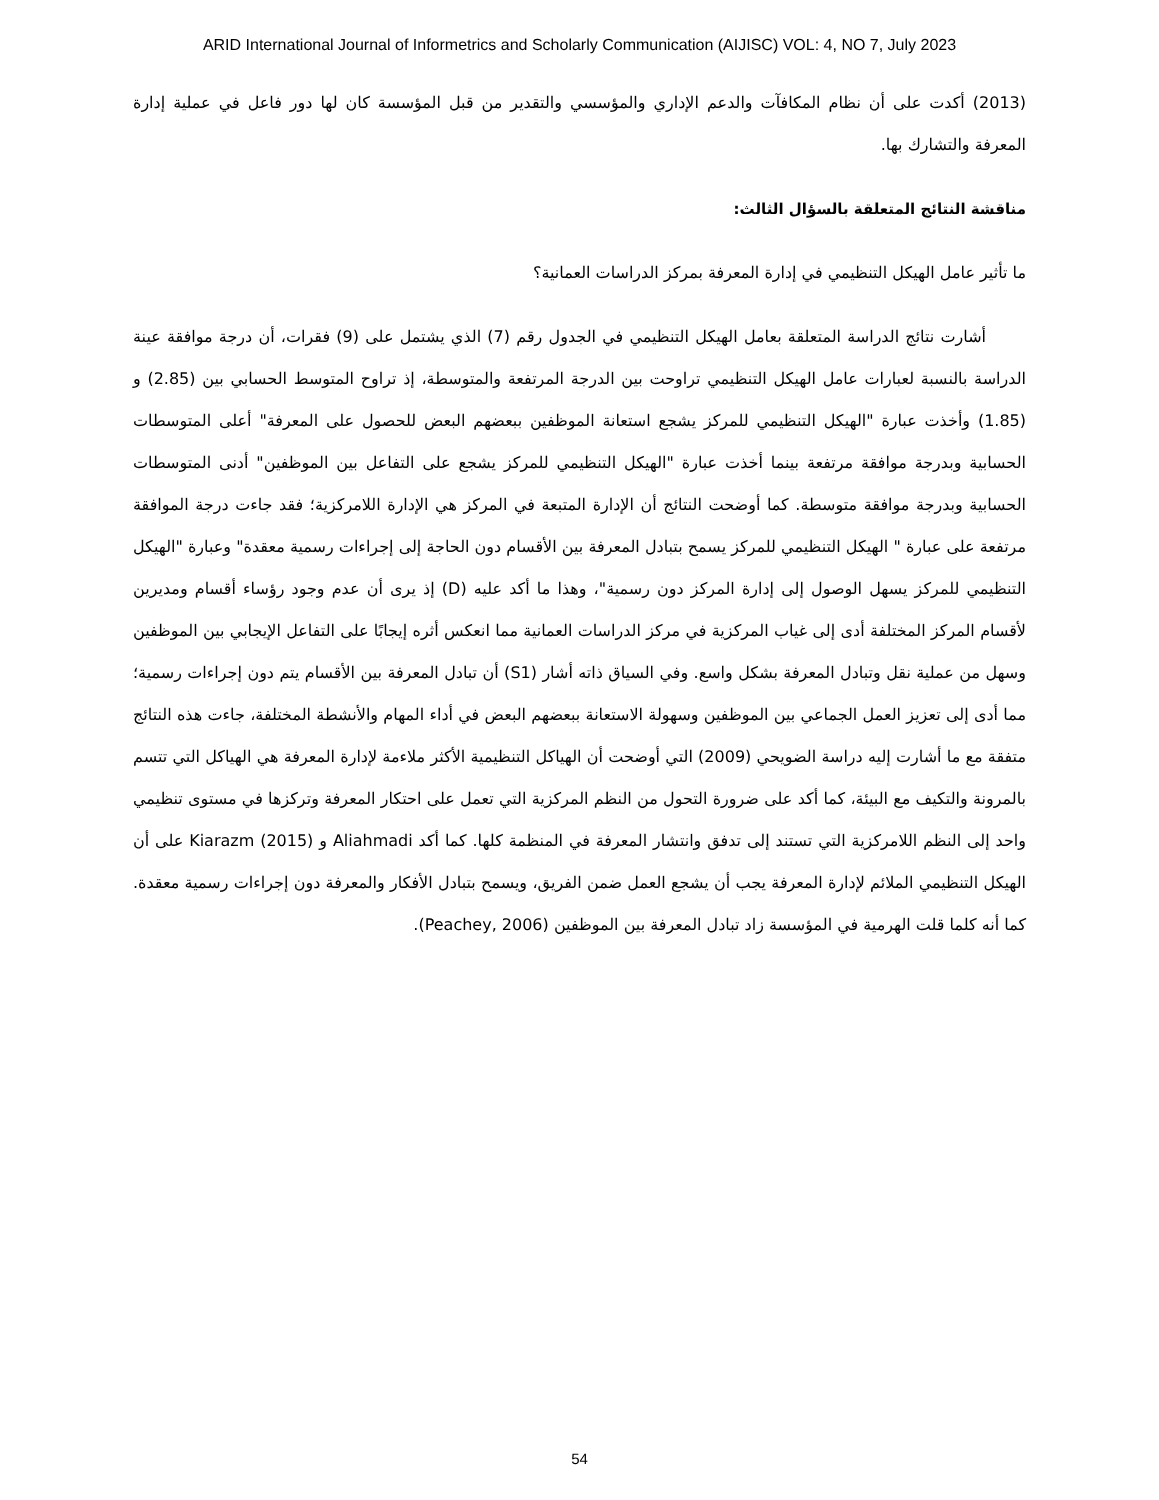ARID International Journal of Informetrics and Scholarly Communication (AIJISC) VOL: 4, NO 7, July 2023
(2013) أكدت على أن نظام المكافآت والدعم الإداري والمؤسسي والتقدير من قبل المؤسسة كان لها دور فاعل في عملية إدارة المعرفة والتشارك بها.
مناقشة النتائج المتعلقة بالسؤال الثالث:
ما تأثير عامل الهيكل التنظيمي في إدارة المعرفة بمركز الدراسات العمانية؟
أشارت نتائج الدراسة المتعلقة بعامل الهيكل التنظيمي في الجدول رقم (7) الذي يشتمل على (9) فقرات، أن درجة موافقة عينة الدراسة بالنسبة لعبارات عامل الهيكل التنظيمي تراوحت بين الدرجة المرتفعة والمتوسطة، إذ تراوح المتوسط الحسابي بين (2.85) و (1.85) وأخذت عبارة "الهيكل التنظيمي للمركز يشجع استعانة الموظفين ببعضهم البعض للحصول على المعرفة" أعلى المتوسطات الحسابية وبدرجة موافقة مرتفعة بينما أخذت عبارة "الهيكل التنظيمي للمركز يشجع على التفاعل بين الموظفين" أدنى المتوسطات الحسابية وبدرجة موافقة متوسطة. كما أوضحت النتائج أن الإدارة المتبعة في المركز هي الإدارة اللامركزية؛ فقد جاءت درجة الموافقة مرتفعة على عبارة " الهيكل التنظيمي للمركز يسمح بتبادل المعرفة بين الأقسام دون الحاجة إلى إجراءات رسمية معقدة" وعبارة "الهيكل التنظيمي للمركز يسهل الوصول إلى إدارة المركز دون رسمية"، وهذا ما أكد عليه (D) إذ يرى أن عدم وجود رؤساء أقسام ومديرين لأقسام المركز المختلفة أدى إلى غياب المركزية في مركز الدراسات العمانية مما انعكس أثره إيجابًا على التفاعل الإيجابي بين الموظفين وسهل من عملية نقل وتبادل المعرفة بشكل واسع. وفي السياق ذاته أشار (S1) أن تبادل المعرفة بين الأقسام يتم دون إجراءات رسمية؛ مما أدى إلى تعزيز العمل الجماعي بين الموظفين وسهولة الاستعانة ببعضهم البعض في أداء المهام والأنشطة المختلفة، جاءت هذه النتائج متفقة مع ما أشارت إليه دراسة الضويحي (2009) التي أوضحت أن الهياكل التنظيمية الأكثر ملاءمة لإدارة المعرفة هي الهياكل التي تتسم بالمرونة والتكيف مع البيئة، كما أكد على ضرورة التحول من النظم المركزية التي تعمل على احتكار المعرفة وتركزها في مستوى تنظيمي واحد إلى النظم اللامركزية التي تستند إلى تدفق وانتشار المعرفة في المنظمة كلها. كما أكد Aliahmadi و Kiarazm (2015) على أن الهيكل التنظيمي الملائم لإدارة المعرفة يجب أن يشجع العمل ضمن الفريق، ويسمح بتبادل الأفكار والمعرفة دون إجراءات رسمية معقدة. كما أنه كلما قلت الهرمية في المؤسسة زاد تبادل المعرفة بين الموظفين (Peachey, 2006).
54